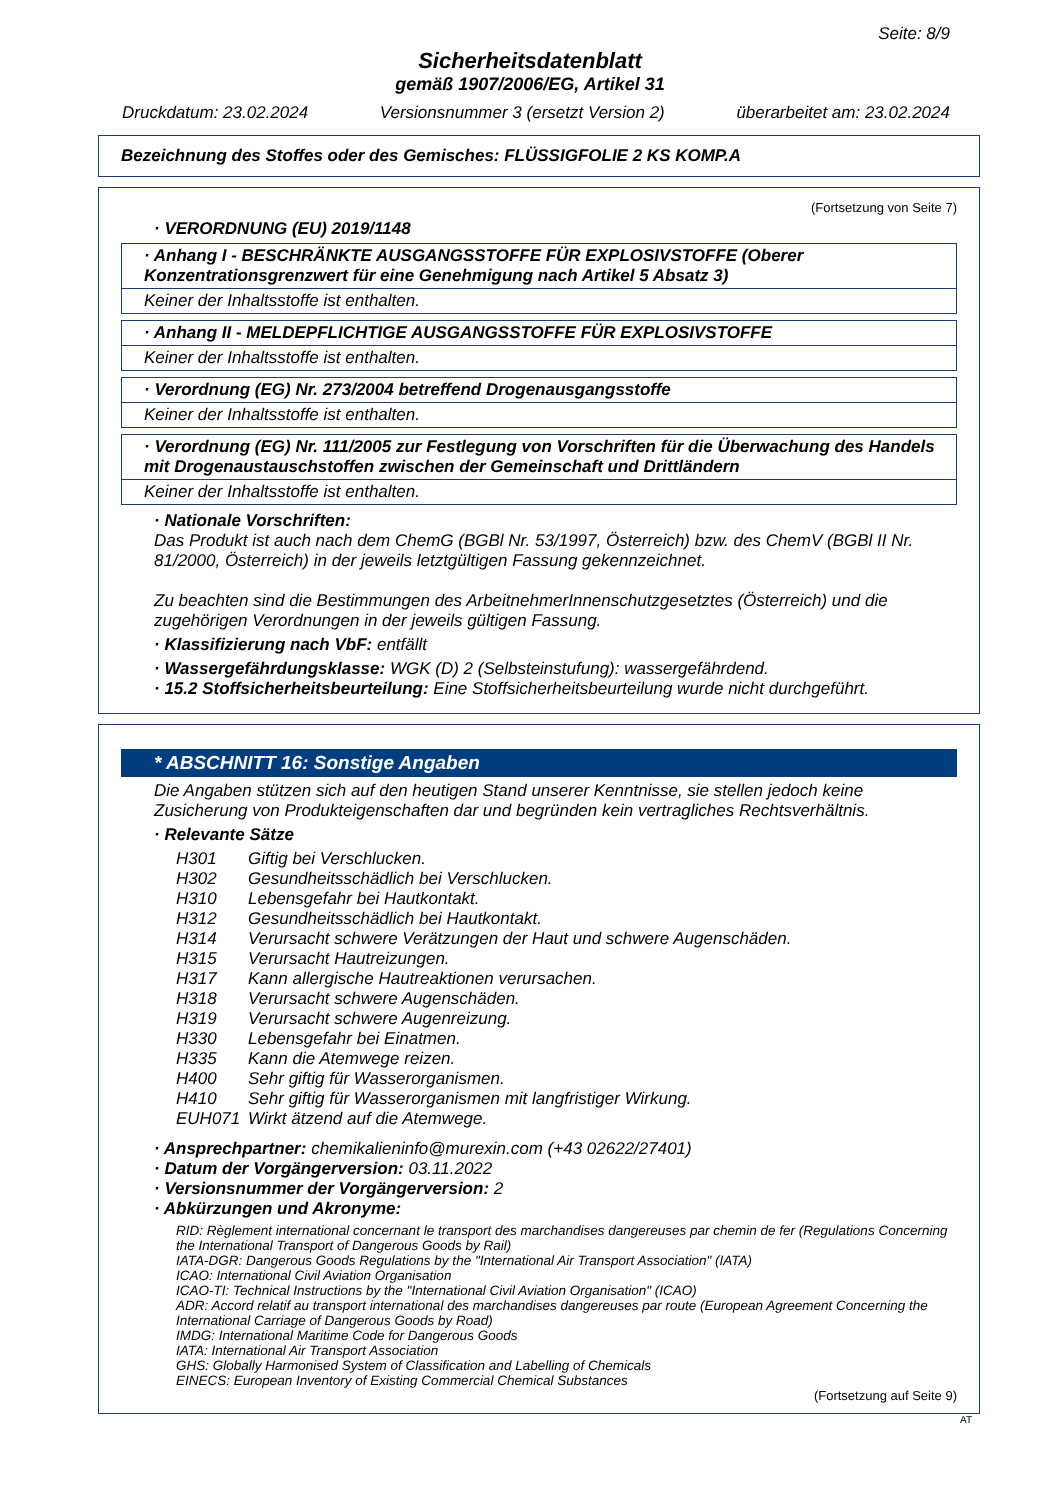Seite: 8/9
Sicherheitsdatenblatt
gemäß 1907/2006/EG, Artikel 31
Druckdatum: 23.02.2024 Versionsnummer 3 (ersetzt Version 2) überarbeitet am: 23.02.2024
Bezeichnung des Stoffes oder des Gemisches: FLÜSSIGFOLIE 2 KS KOMP.A
(Fortsetzung von Seite 7)
· VERORDNUNG (EU) 2019/1148
· Anhang I - BESCHRÄNKTE AUSGANGSSTOFFE FÜR EXPLOSIVSTOFFE (Oberer Konzentrationsgrenzwert für eine Genehmigung nach Artikel 5 Absatz 3)
Keiner der Inhaltsstoffe ist enthalten.
· Anhang II - MELDEPFLICHTIGE AUSGANGSSTOFFE FÜR EXPLOSIVSTOFFE
Keiner der Inhaltsstoffe ist enthalten.
· Verordnung (EG) Nr. 273/2004 betreffend Drogenausgangsstoffe
Keiner der Inhaltsstoffe ist enthalten.
· Verordnung (EG) Nr. 111/2005 zur Festlegung von Vorschriften für die Überwachung des Handels mit Drogenaustauschstoffen zwischen der Gemeinschaft und Drittländern
Keiner der Inhaltsstoffe ist enthalten.
· Nationale Vorschriften:
Das Produkt ist auch nach dem ChemG (BGBl Nr. 53/1997, Österreich) bzw. des ChemV (BGBl II Nr. 81/2000, Österreich) in der jeweils letztgültigen Fassung gekennzeichnet.
Zu beachten sind die Bestimmungen des ArbeitnehmerInnenschutzgesetztes (Österreich) und die zugehörigen Verordnungen in der jeweils gültigen Fassung.
· Klassifizierung nach VbF: entfällt
· Wassergefährdungsklasse: WGK (D) 2 (Selbsteinstufung): wassergefährdend.
· 15.2 Stoffsicherheitsbeurteilung: Eine Stoffsicherheitsbeurteilung wurde nicht durchgeführt.
* ABSCHNITT 16: Sonstige Angaben
Die Angaben stützen sich auf den heutigen Stand unserer Kenntnisse, sie stellen jedoch keine Zusicherung von Produkteigenschaften dar und begründen kein vertragliches Rechtsverhältnis.
· Relevante Sätze
H301 Giftig bei Verschlucken.
H302 Gesundheitsschädlich bei Verschlucken.
H310 Lebensgefahr bei Hautkontakt.
H312 Gesundheitsschädlich bei Hautkontakt.
H314 Verursacht schwere Verätzungen der Haut und schwere Augenschäden.
H315 Verursacht Hautreizungen.
H317 Kann allergische Hautreaktionen verursachen.
H318 Verursacht schwere Augenschäden.
H319 Verursacht schwere Augenreizung.
H330 Lebensgefahr bei Einatmen.
H335 Kann die Atemwege reizen.
H400 Sehr giftig für Wasserorganismen.
H410 Sehr giftig für Wasserorganismen mit langfristiger Wirkung.
EUH071 Wirkt ätzend auf die Atemwege.
· Ansprechpartner: chemikalieninfo@murexin.com (+43 02622/27401)
· Datum der Vorgängerversion: 03.11.2022
· Versionsnummer der Vorgängerversion: 2
· Abkürzungen und Akronyme:
RID: Règlement international concernant le transport des marchandises dangereuses par chemin de fer (Regulations Concerning the International Transport of Dangerous Goods by Rail)
IATA-DGR: Dangerous Goods Regulations by the "International Air Transport Association" (IATA)
ICAO: International Civil Aviation Organisation
ICAO-TI: Technical Instructions by the "International Civil Aviation Organisation" (ICAO)
ADR: Accord relatif au transport international des marchandises dangereuses par route (European Agreement Concerning the International Carriage of Dangerous Goods by Road)
IMDG: International Maritime Code for Dangerous Goods
IATA: International Air Transport Association
GHS: Globally Harmonised System of Classification and Labelling of Chemicals
EINECS: European Inventory of Existing Commercial Chemical Substances
(Fortsetzung auf Seite 9)
AT